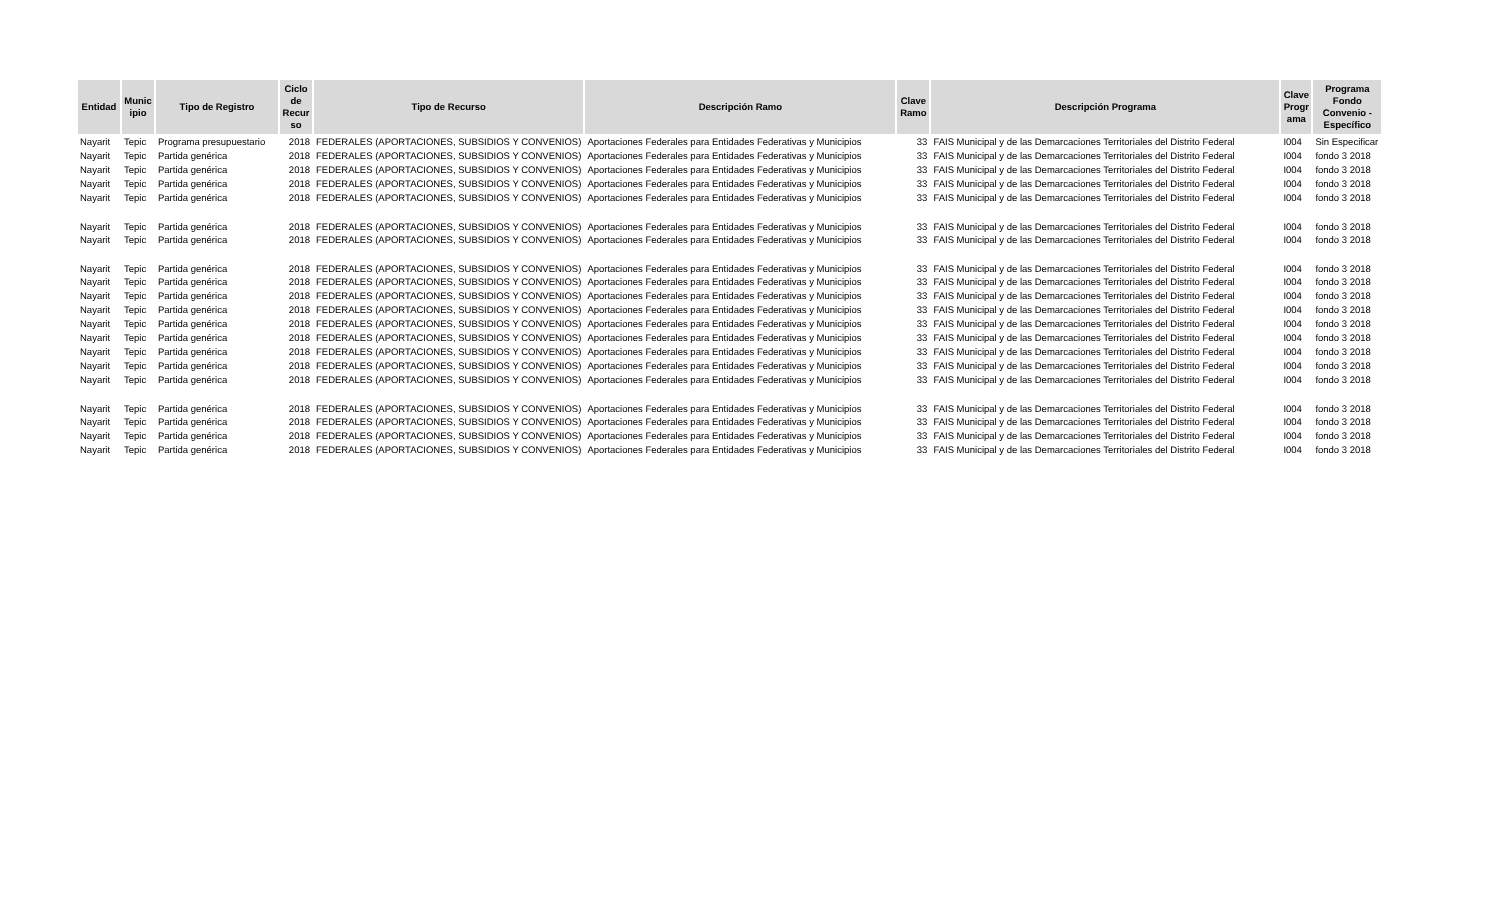| Entidad | Munic ipio | Tipo de Registro | Ciclo de Recur so | Tipo de Recurso | Descripción Ramo | Clave Ramo | Descripción Programa | Clave Progr ama | Programa Fondo Convenio - Específico |
| --- | --- | --- | --- | --- | --- | --- | --- | --- | --- |
| Nayarit | Tepic | Programa presupuestario | 2018 | FEDERALES (APORTACIONES, SUBSIDIOS Y CONVENIOS) | Aportaciones Federales para Entidades Federativas y Municipios | 33 | FAIS Municipal y de las Demarcaciones Territoriales del Distrito Federal | I004 | Sin Especificar |
| Nayarit | Tepic | Partida genérica | 2018 | FEDERALES (APORTACIONES, SUBSIDIOS Y CONVENIOS) | Aportaciones Federales para Entidades Federativas y Municipios | 33 | FAIS Municipal y de las Demarcaciones Territoriales del Distrito Federal | I004 | fondo 3 2018 |
| Nayarit | Tepic | Partida genérica | 2018 | FEDERALES (APORTACIONES, SUBSIDIOS Y CONVENIOS) | Aportaciones Federales para Entidades Federativas y Municipios | 33 | FAIS Municipal y de las Demarcaciones Territoriales del Distrito Federal | I004 | fondo 3 2018 |
| Nayarit | Tepic | Partida genérica | 2018 | FEDERALES (APORTACIONES, SUBSIDIOS Y CONVENIOS) | Aportaciones Federales para Entidades Federativas y Municipios | 33 | FAIS Municipal y de las Demarcaciones Territoriales del Distrito Federal | I004 | fondo 3 2018 |
| Nayarit | Tepic | Partida genérica | 2018 | FEDERALES (APORTACIONES, SUBSIDIOS Y CONVENIOS) | Aportaciones Federales para Entidades Federativas y Municipios | 33 | FAIS Municipal y de las Demarcaciones Territoriales del Distrito Federal | I004 | fondo 3 2018 |
| Nayarit | Tepic | Partida genérica | 2018 | FEDERALES (APORTACIONES, SUBSIDIOS Y CONVENIOS) | Aportaciones Federales para Entidades Federativas y Municipios | 33 | FAIS Municipal y de las Demarcaciones Territoriales del Distrito Federal | I004 | fondo 3 2018 |
| Nayarit | Tepic | Partida genérica | 2018 | FEDERALES (APORTACIONES, SUBSIDIOS Y CONVENIOS) | Aportaciones Federales para Entidades Federativas y Municipios | 33 | FAIS Municipal y de las Demarcaciones Territoriales del Distrito Federal | I004 | fondo 3 2018 |
| Nayarit | Tepic | Partida genérica | 2018 | FEDERALES (APORTACIONES, SUBSIDIOS Y CONVENIOS) | Aportaciones Federales para Entidades Federativas y Municipios | 33 | FAIS Municipal y de las Demarcaciones Territoriales del Distrito Federal | I004 | fondo 3 2018 |
| Nayarit | Tepic | Partida genérica | 2018 | FEDERALES (APORTACIONES, SUBSIDIOS Y CONVENIOS) | Aportaciones Federales para Entidades Federativas y Municipios | 33 | FAIS Municipal y de las Demarcaciones Territoriales del Distrito Federal | I004 | fondo 3 2018 |
| Nayarit | Tepic | Partida genérica | 2018 | FEDERALES (APORTACIONES, SUBSIDIOS Y CONVENIOS) | Aportaciones Federales para Entidades Federativas y Municipios | 33 | FAIS Municipal y de las Demarcaciones Territoriales del Distrito Federal | I004 | fondo 3 2018 |
| Nayarit | Tepic | Partida genérica | 2018 | FEDERALES (APORTACIONES, SUBSIDIOS Y CONVENIOS) | Aportaciones Federales para Entidades Federativas y Municipios | 33 | FAIS Municipal y de las Demarcaciones Territoriales del Distrito Federal | I004 | fondo 3 2018 |
| Nayarit | Tepic | Partida genérica | 2018 | FEDERALES (APORTACIONES, SUBSIDIOS Y CONVENIOS) | Aportaciones Federales para Entidades Federativas y Municipios | 33 | FAIS Municipal y de las Demarcaciones Territoriales del Distrito Federal | I004 | fondo 3 2018 |
| Nayarit | Tepic | Partida genérica | 2018 | FEDERALES (APORTACIONES, SUBSIDIOS Y CONVENIOS) | Aportaciones Federales para Entidades Federativas y Municipios | 33 | FAIS Municipal y de las Demarcaciones Territoriales del Distrito Federal | I004 | fondo 3 2018 |
| Nayarit | Tepic | Partida genérica | 2018 | FEDERALES (APORTACIONES, SUBSIDIOS Y CONVENIOS) | Aportaciones Federales para Entidades Federativas y Municipios | 33 | FAIS Municipal y de las Demarcaciones Territoriales del Distrito Federal | I004 | fondo 3 2018 |
| Nayarit | Tepic | Partida genérica | 2018 | FEDERALES (APORTACIONES, SUBSIDIOS Y CONVENIOS) | Aportaciones Federales para Entidades Federativas y Municipios | 33 | FAIS Municipal y de las Demarcaciones Territoriales del Distrito Federal | I004 | fondo 3 2018 |
| Nayarit | Tepic | Partida genérica | 2018 | FEDERALES (APORTACIONES, SUBSIDIOS Y CONVENIOS) | Aportaciones Federales para Entidades Federativas y Municipios | 33 | FAIS Municipal y de las Demarcaciones Territoriales del Distrito Federal | I004 | fondo 3 2018 |
| Nayarit | Tepic | Partida genérica | 2018 | FEDERALES (APORTACIONES, SUBSIDIOS Y CONVENIOS) | Aportaciones Federales para Entidades Federativas y Municipios | 33 | FAIS Municipal y de las Demarcaciones Territoriales del Distrito Federal | I004 | fondo 3 2018 |
| Nayarit | Tepic | Partida genérica | 2018 | FEDERALES (APORTACIONES, SUBSIDIOS Y CONVENIOS) | Aportaciones Federales para Entidades Federativas y Municipios | 33 | FAIS Municipal y de las Demarcaciones Territoriales del Distrito Federal | I004 | fondo 3 2018 |
| Nayarit | Tepic | Partida genérica | 2018 | FEDERALES (APORTACIONES, SUBSIDIOS Y CONVENIOS) | Aportaciones Federales para Entidades Federativas y Municipios | 33 | FAIS Municipal y de las Demarcaciones Territoriales del Distrito Federal | I004 | fondo 3 2018 |
| Nayarit | Tepic | Partida genérica | 2018 | FEDERALES (APORTACIONES, SUBSIDIOS Y CONVENIOS) | Aportaciones Federales para Entidades Federativas y Municipios | 33 | FAIS Municipal y de las Demarcaciones Territoriales del Distrito Federal | I004 | fondo 3 2018 |